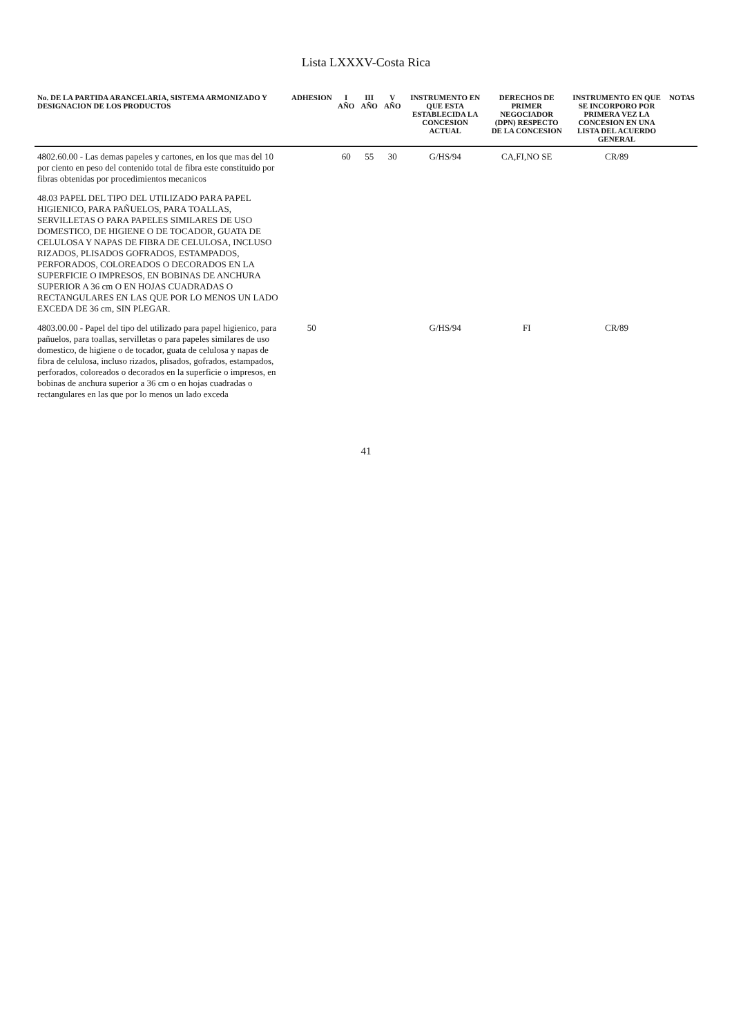Lista LXXXV-Costa Rica
| No. DE LA PARTIDA ARANCELARIA, SISTEMA ARMONIZADO Y DESIGNACION DE LOS PRODUCTOS | ADHESION | I AÑO | III AÑO | V AÑO | INSTRUMENTO EN QUE ESTA ESTABLECIDA LA CONCESION ACTUAL | DERECHOS DE PRIMER NEGOCIADOR (DPN) RESPECTO DE LA CONCESION | INSTRUMENTO EN QUE SE INCORPORO POR PRIMERA VEZ LA CONCESION EN UNA LISTA DEL ACUERDO GENERAL | NOTAS |
| --- | --- | --- | --- | --- | --- | --- | --- | --- |
| 4802.60.00 - Las demas papeles y cartones, en los que mas del 10 por ciento en peso del contenido total de fibra este constituido por fibras obtenidas por procedimientos mecanicos | | 60 | 55 | 30 | G/HS/94 | CA,FI,NO SE | CR/89 | |
| 48.03 PAPEL DEL TIPO DEL UTILIZADO PARA PAPEL HIGIENICO, PARA PAÑUELOS, PARA TOALLAS, SERVILLETAS O PARA PAPELES SIMILARES DE USO DOMESTICO, DE HIGIENE O DE TOCADOR, GUATA DE CELULOSA Y NAPAS DE FIBRA DE CELULOSA, INCLUSO RIZADOS, PLISADOS GOFRADOS, ESTAMPADOS, PERFORADOS, COLOREADOS O DECORADOS EN LA SUPERFICIE O IMPRESOS, EN BOBINAS DE ANCHURA SUPERIOR A 36 cm O EN HOJAS CUADRADAS O RECTANGULARES EN LAS QUE POR LO MENOS UN LADO EXCEDA DE 36 cm, SIN PLEGAR. | | | | | | | | |
| 4803.00.00 - Papel del tipo del utilizado para papel higienico, para pañuelos, para toallas, servilletas o para papeles similares de uso domestico, de higiene o de tocador, guata de celulosa y napas de fibra de celulosa, incluso rizados, plisados, gofrados, estampados, perforados, coloreados o decorados en la superficie o impresos, en bobinas de anchura superior a 36 cm o en hojas cuadradas o rectangulares en las que por lo menos un lado exceda | 50 | | | | G/HS/94 | FI | CR/89 | |
41